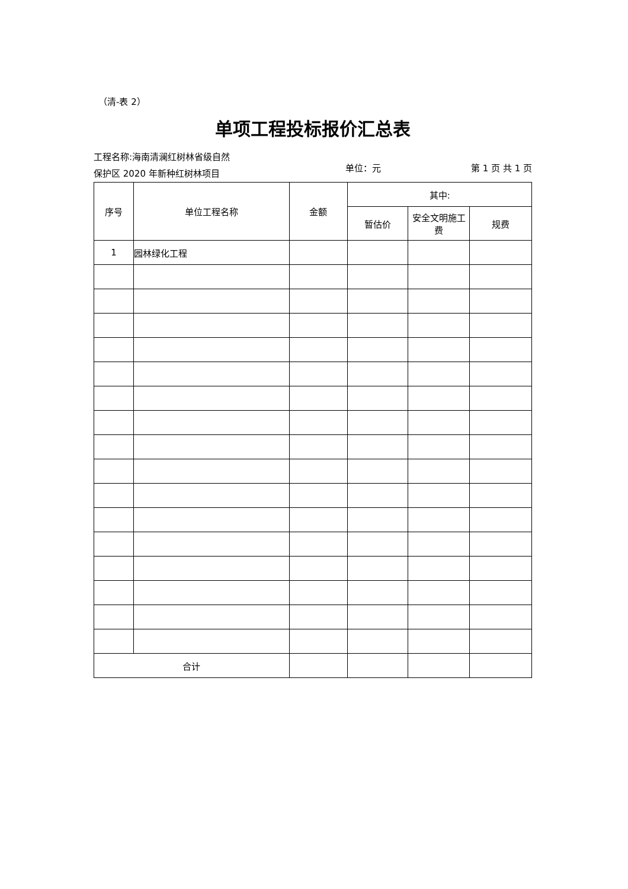（清-表 2）
单项工程投标报价汇总表
工程名称:海南清澜红树林省级自然
保护区 2020 年新种红树林项目
单位：元
第 1 页 共 1 页
| 序号 | 单位工程名称 | 金额 | 其中: | | |
| --- | --- | --- | --- | --- | --- |
| | | | 暂估价 | 安全文明施工费 | 规费 |
| 1 | 园林绿化工程 | | | | |
| 合计 | | | | | |